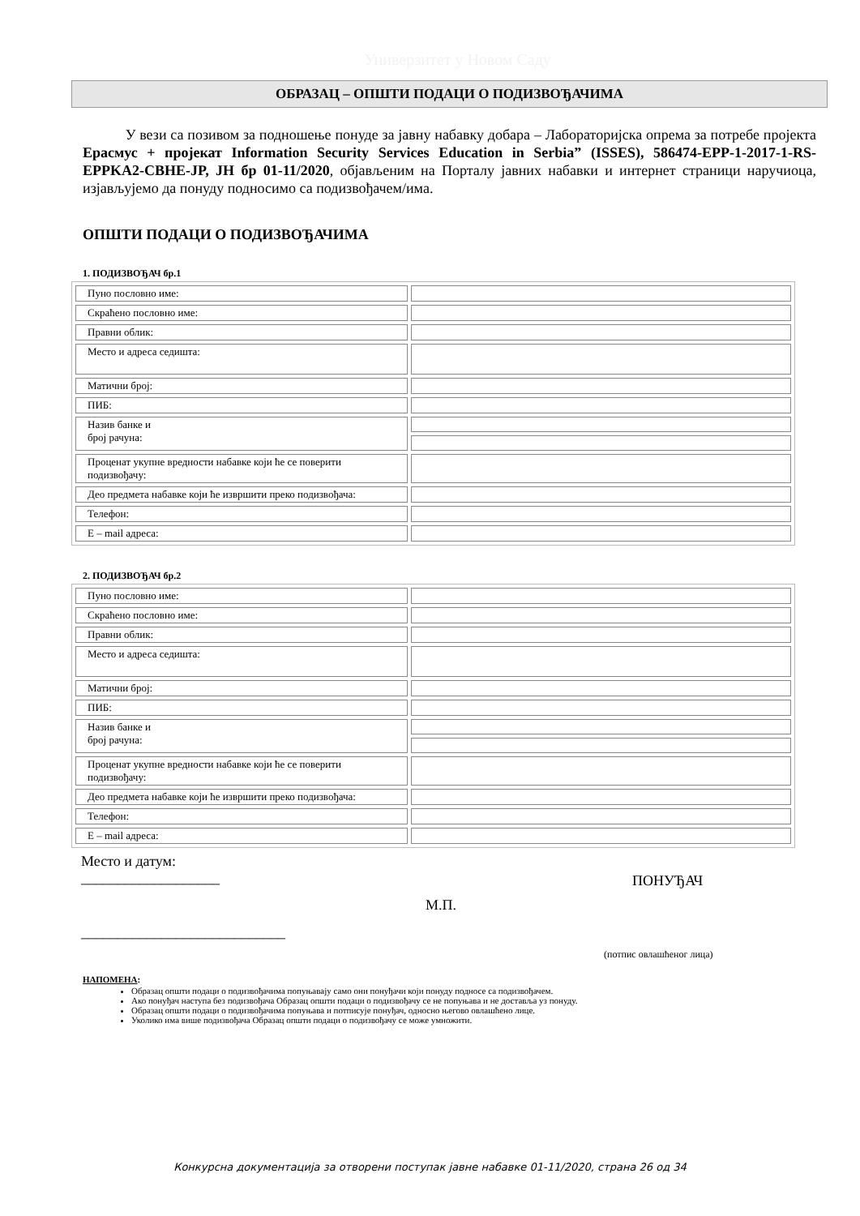Универзитет у Новом Саду
ОБРАЗАЦ – ОПШТИ ПОДАЦИ О ПОДИЗВОЂАЧИМА
У вези са позивом за подношење понуде за јавну набавку добара – Лабораторијска опрема за потребе пројекта Ерасмус + пројекат Information Security Services Education in Serbia” (ISSES), 586474-EPP-1-2017-1-RS-EPPKA2-CBHE-JP, ЈН бр 01-11/2020, објављеним на Порталу јавних набавки и интернет страници наручиоца, изјављујемо да понуду подносимо са подизвођачем/има.
ОПШТИ ПОДАЦИ О ПОДИЗВОЂАЧИМА
1. ПОДИЗВОЂАЧ бр.1
| Пуно пословно име: | |
| Скраћено пословно име: | |
| Правни облик: | |
| Место и адреса седишта: | |
| Матични број: | |
| ПИБ: | |
| Назив банке и број рачуна: | |
| Проценат укупне вредности набавке који ће се поверити подизвођачу: | |
| Део предмета набавке који ће извршити преко подизвођача: | |
| Телефон: | |
| Е – mail адреса: | |
2. ПОДИЗВОЂАЧ бр.2
| Пуно пословно име: | |
| Скраћено пословно име: | |
| Правни облик: | |
| Место и адреса седишта: | |
| Матични број: | |
| ПИБ: | |
| Назив банке и број рачуна: | |
| Проценат укупне вредности набавке који ће се поверити подизвођачу: | |
| Део предмета набавке који ће извршити преко подизвођача: | |
| Телефон: | |
| Е – mail адреса: | |
Место и датум:
___________________
ПОНУЂАЧ
М.П.
____________________________
(потпис овлашћеног лица)
НАПОМЕНА:
Образац општи подаци о подизвођачима попуњавају само они понуђачи који понуду подносе са подизвођачем.
Ако понуђач наступа без подизвођача Образац општи подаци о подизвођачу се не попуњава и не доставља уз понуду.
Образац општи подаци о подизвођачима попуњава и потписује понуђач, односно његово овлашћено лице.
Уколико има више подизвођача Образац општи подаци о подизвођачу се може умножити.
Конкурсна документација за отворени поступак јавне набавке 01-11/2020, страна 26 од 34